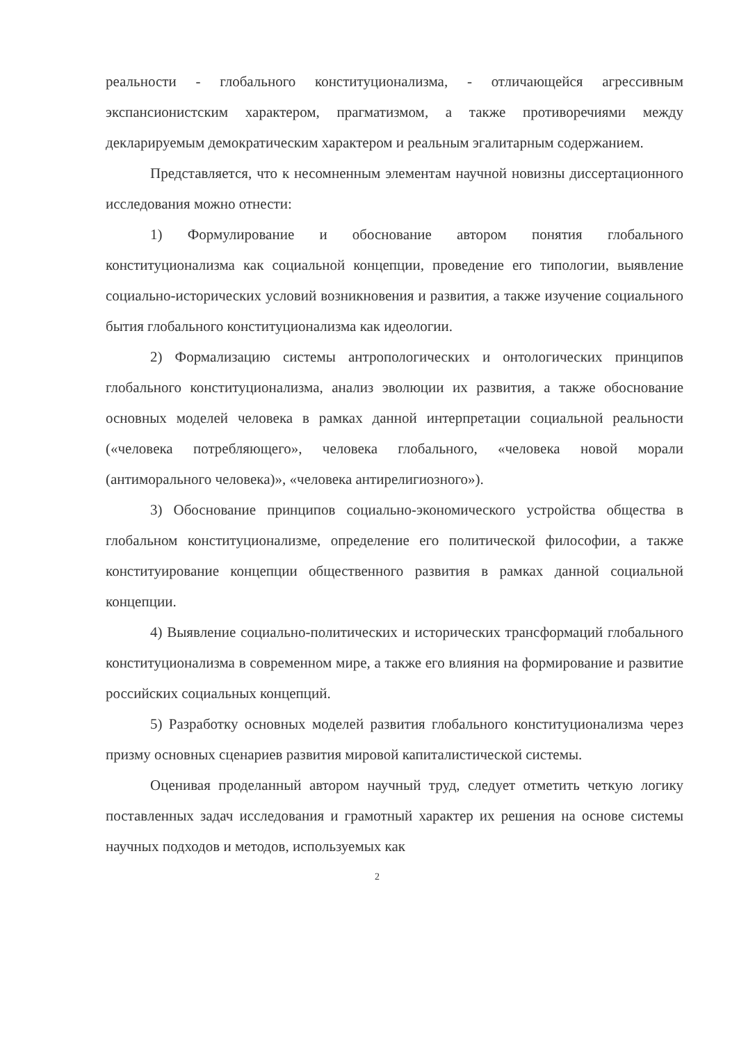реальности - глобального конституционализма, - отличающейся агрессивным экспансионистским характером, прагматизмом, а также противоречиями между декларируемым демократическим характером и реальным эгалитарным содержанием.
Представляется, что к несомненным элементам научной новизны диссертационного исследования можно отнести:
1) Формулирование и обоснование автором понятия глобального конституционализма как социальной концепции, проведение его типологии, выявление социально-исторических условий возникновения и развития, а также изучение социального бытия глобального конституционализма как идеологии.
2) Формализацию системы антропологических и онтологических принципов глобального конституционализма, анализ эволюции их развития, а также обоснование основных моделей человека в рамках данной интерпретации социальной реальности («человека потребляющего», человека глобального, «человека новой морали (антиморального человека)», «человека антирелигиозного»).
3) Обоснование принципов социально-экономического устройства общества в глобальном конституционализме, определение его политической философии, а также конституирование концепции общественного развития в рамках данной социальной концепции.
4) Выявление социально-политических и исторических трансформаций глобального конституционализма в современном мире, а также его влияния на формирование и развитие российских социальных концепций.
5) Разработку основных моделей развития глобального конституционализма через призму основных сценариев развития мировой капиталистической системы.
Оценивая проделанный автором научный труд, следует отметить четкую логику поставленных задач исследования и грамотный характер их решения на основе системы научных подходов и методов, используемых как
2